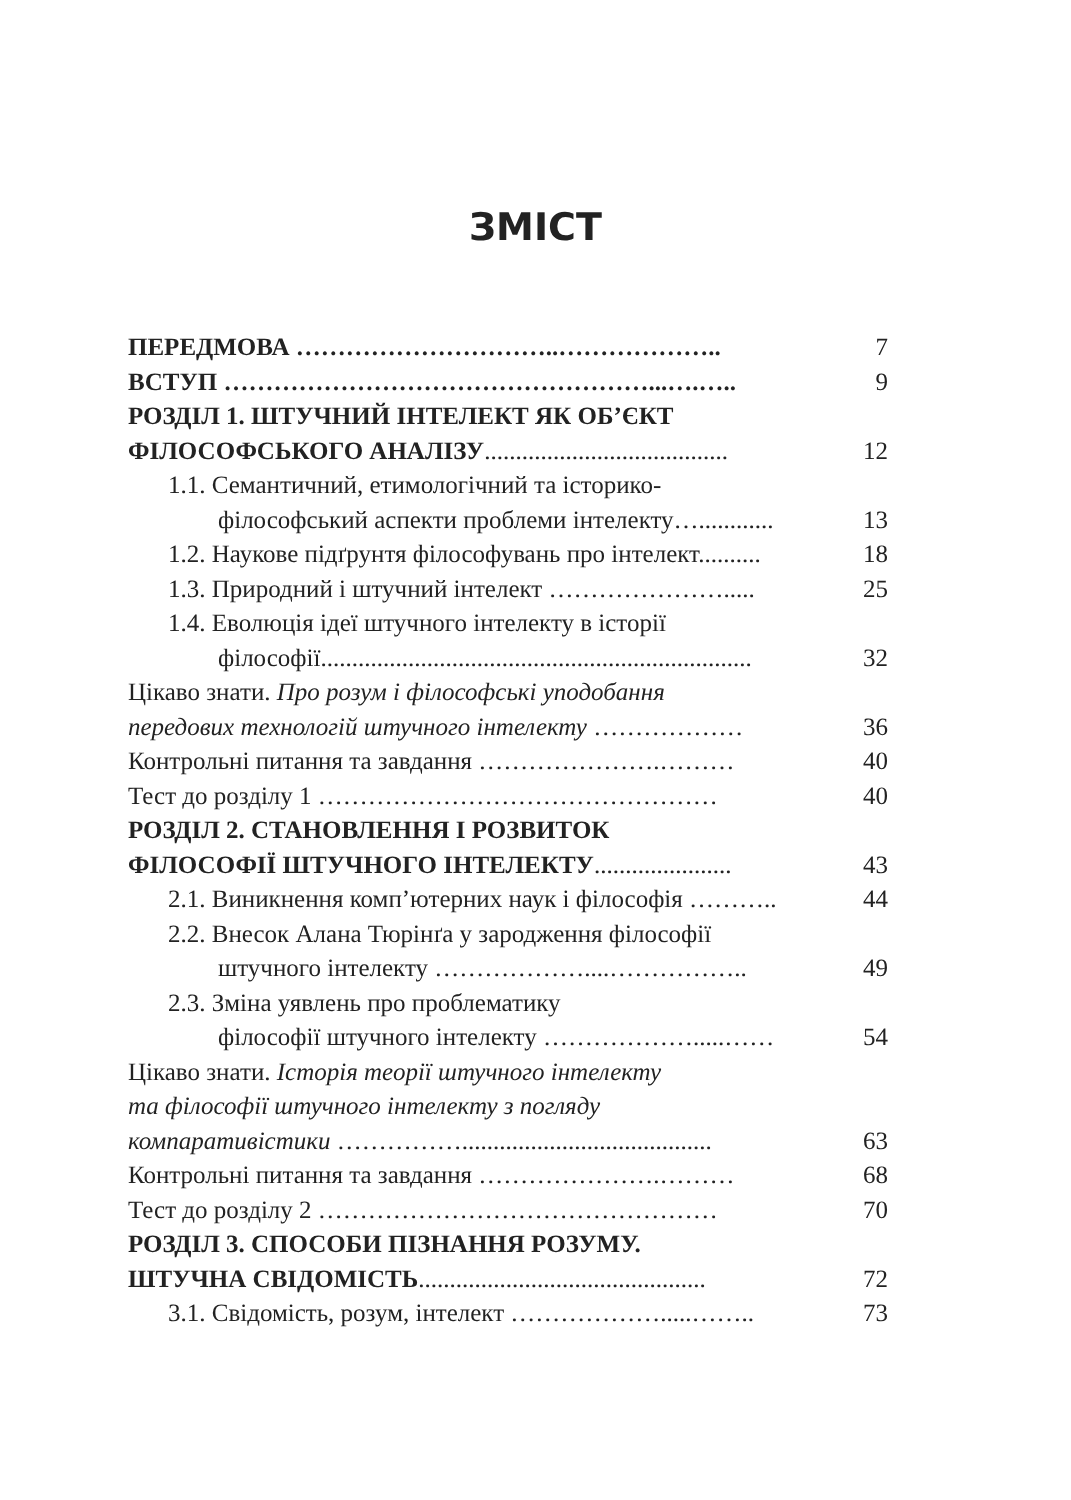ЗМІСТ
ПЕРЕДМОВА …………………………..……………….. 7
ВСТУП ……………………………………………...….….. 9
РОЗДІЛ 1. ШТУЧНИЙ ІНТЕЛЕКТ ЯК ОБ’ЄКТ
ФІЛОСОФСЬКОГО АНАЛІЗУ....................................... 12
1.1. Семантичний, етимологічний та історико-
філософський аспекти проблеми інтелекту…............ 13
1.2. Наукове підґрунтя філософувань про інтелект.......... 18
1.3. Природний і штучний інтелект …………………..... 25
1.4. Еволюція ідеї штучного інтелекту в історії
філософії..................................................................... 32
Цікаво знати. Про розум і філософські уподобання
передових технологій штучного інтелекту ……………… 36
Контрольні питання та завдання ………………….……… 40
Тест до розділу 1 ………………………………………… 40
РОЗДІЛ 2. СТАНОВЛЕННЯ І РОЗВИТОК
ФІЛОСОФІЇ ШТУЧНОГО ІНТЕЛЕКТУ...................... 43
2.1. Виникнення комп’ютерних наук і філософія ……….. 44
2.2. Внесок Алана Тюрінґа у зародження філософії
штучного інтелекту ………………....…………….. 49
2.3. Зміна уявлень про проблематику
філософії штучного інтелекту ……………….....…… 54
Цікаво знати. Історія теорії штучного інтелекту
та філософії штучного інтелекту з погляду
компаративістики ……………........................................ 63
Контрольні питання та завдання ………………….……… 68
Тест до розділу 2 ………………………………………… 70
РОЗДІЛ 3. СПОСОБИ ПІЗНАННЯ РОЗУМУ.
ШТУЧНА СВІДОМІСТЬ.............................................. 72
3.1. Свідомість, розум, інтелект ……………….....…….. 73